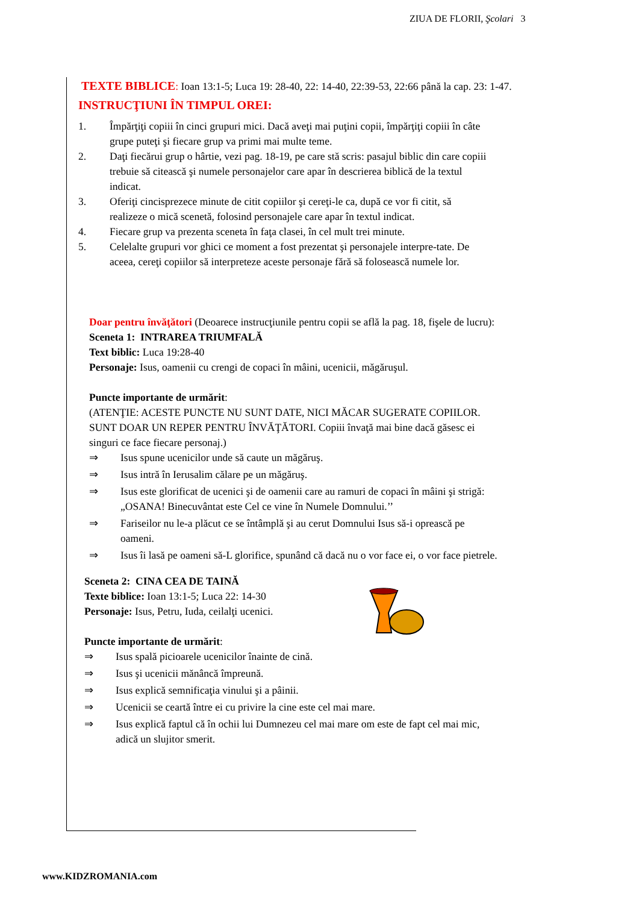ZIUA DE FLORII, Şcolari 3
TEXTE BIBLICE: Ioan 13:1-5; Luca 19: 28-40, 22: 14-40, 22:39-53, 22:66 până la cap. 23: 1-47.
INSTRUCŢIUNI ÎN TIMPUL OREI:
1. Împărţiţi copiii în cinci grupuri mici. Dacă aveţi mai puţini copii, împărţiţi copiii în câte grupe puteţi şi fiecare grup va primi mai multe teme.
2. Daţi fiecărui grup o hârtie, vezi pag. 18-19, pe care stă scris: pasajul biblic din care copiii trebuie să citească şi numele personajelor care apar în descrierea biblică de la textul indicat.
3. Oferiţi cincisprezece minute de citit copiilor şi cereţi-le ca, după ce vor fi citit, să realizeze o mică scenetă, folosind personajele care apar în textul indicat.
4. Fiecare grup va prezenta sceneta în faţa clasei, în cel mult trei minute.
5. Celelalte grupuri vor ghici ce moment a fost prezentat şi personajele interpre-tate. De aceea, cereţi copiilor să interpreteze aceste personaje fără să folosească numele lor.
Doar pentru învăţători (Deoarece instrucţiunile pentru copii se află la pag. 18, fişele de lucru):
Sceneta 1: INTRAREA TRIUMFALĂ
Text biblic: Luca 19:28-40
Personaje: Isus, oamenii cu crengi de copaci în mâini, ucenicii, măgăruşul.
Puncte importante de urmărit:
(ATENŢIE: ACESTE PUNCTE NU SUNT DATE, NICI MĂCAR SUGERATE COPIILOR. SUNT DOAR UN REPER PENTRU ÎNVĂŢĂTORI. Copiii învaţă mai bine dacă găsesc ei singuri ce face fiecare personaj.)
⇒ Isus spune ucenicilor unde să caute un măgăruş.
⇒ Isus intră în Ierusalim călare pe un măgăruş.
⇒ Isus este glorificat de ucenici şi de oamenii care au ramuri de copaci în mâini şi strigă: „OSANA! Binecuvântat este Cel ce vine în Numele Domnului.’’
⇒ Fariseilor nu le-a plăcut ce se întâmplă şi au cerut Domnului Isus să-i oprească pe oameni.
⇒ Isus îi lasă pe oameni să-L glorifice, spunând că dacă nu o vor face ei, o vor face pietrele.
Sceneta 2: CINA CEA DE TAINĂ
Texte biblice: Ioan 13:1-5; Luca 22: 14-30
Personaje: Isus, Petru, Iuda, ceilalţi ucenici.
Puncte importante de urmărit:
⇒ Isus spală picioarele ucenicilor înainte de cină.
⇒ Isus şi ucenicii mănâncă împreună.
⇒ Isus explică semnificaţia vinului şi a pâinii.
⇒ Ucenicii se ceartă între ei cu privire la cine este cel mai mare.
⇒ Isus explică faptul că în ochii lui Dumnezeu cel mai mare om este de fapt cel mai mic, adică un slujitor smerit.
www.KIDZROMANIA.com